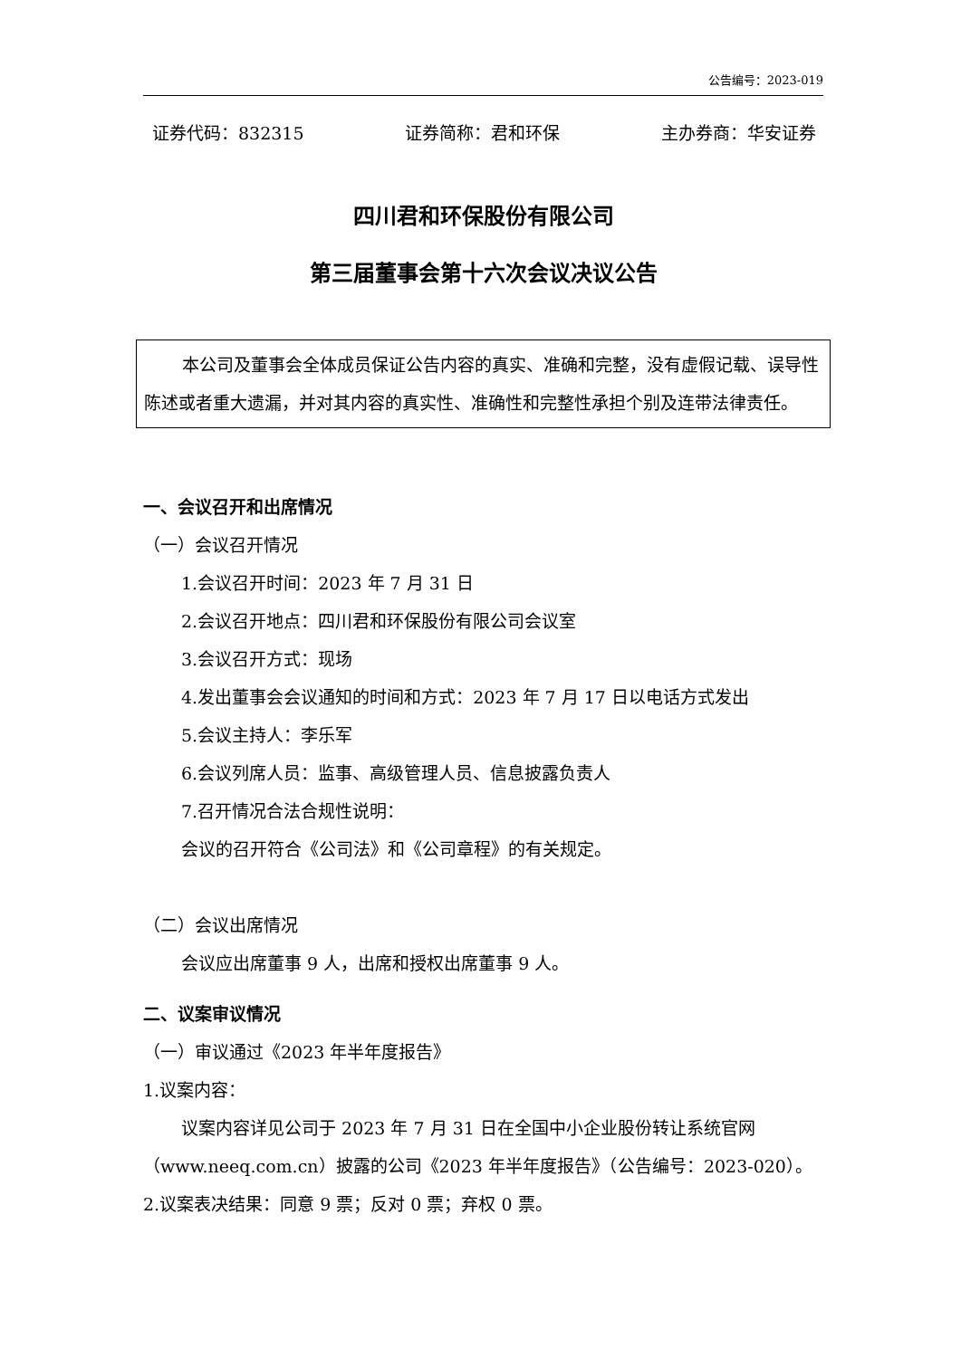公告编号：2023-019
证券代码：832315 证券简称：君和环保 主办券商：华安证券
四川君和环保股份有限公司
第三届董事会第十六次会议决议公告
本公司及董事会全体成员保证公告内容的真实、准确和完整，没有虚假记载、误导性陈述或者重大遗漏，并对其内容的真实性、准确性和完整性承担个别及连带法律责任。
一、会议召开和出席情况
（一）会议召开情况
1.会议召开时间：2023 年 7 月 31 日
2.会议召开地点：四川君和环保股份有限公司会议室
3.会议召开方式：现场
4.发出董事会会议通知的时间和方式：2023 年 7 月 17 日以电话方式发出
5.会议主持人：李乐军
6.会议列席人员：监事、高级管理人员、信息披露负责人
7.召开情况合法合规性说明：
会议的召开符合《公司法》和《公司章程》的有关规定。
（二）会议出席情况
会议应出席董事 9 人，出席和授权出席董事 9 人。
二、议案审议情况
（一）审议通过《2023 年半年度报告》
1.议案内容：
议案内容详见公司于 2023 年 7 月 31 日在全国中小企业股份转让系统官网（www.neeq.com.cn）披露的公司《2023 年半年度报告》（公告编号：2023-020）。
2.议案表决结果：同意 9 票；反对 0 票；弃权 0 票。